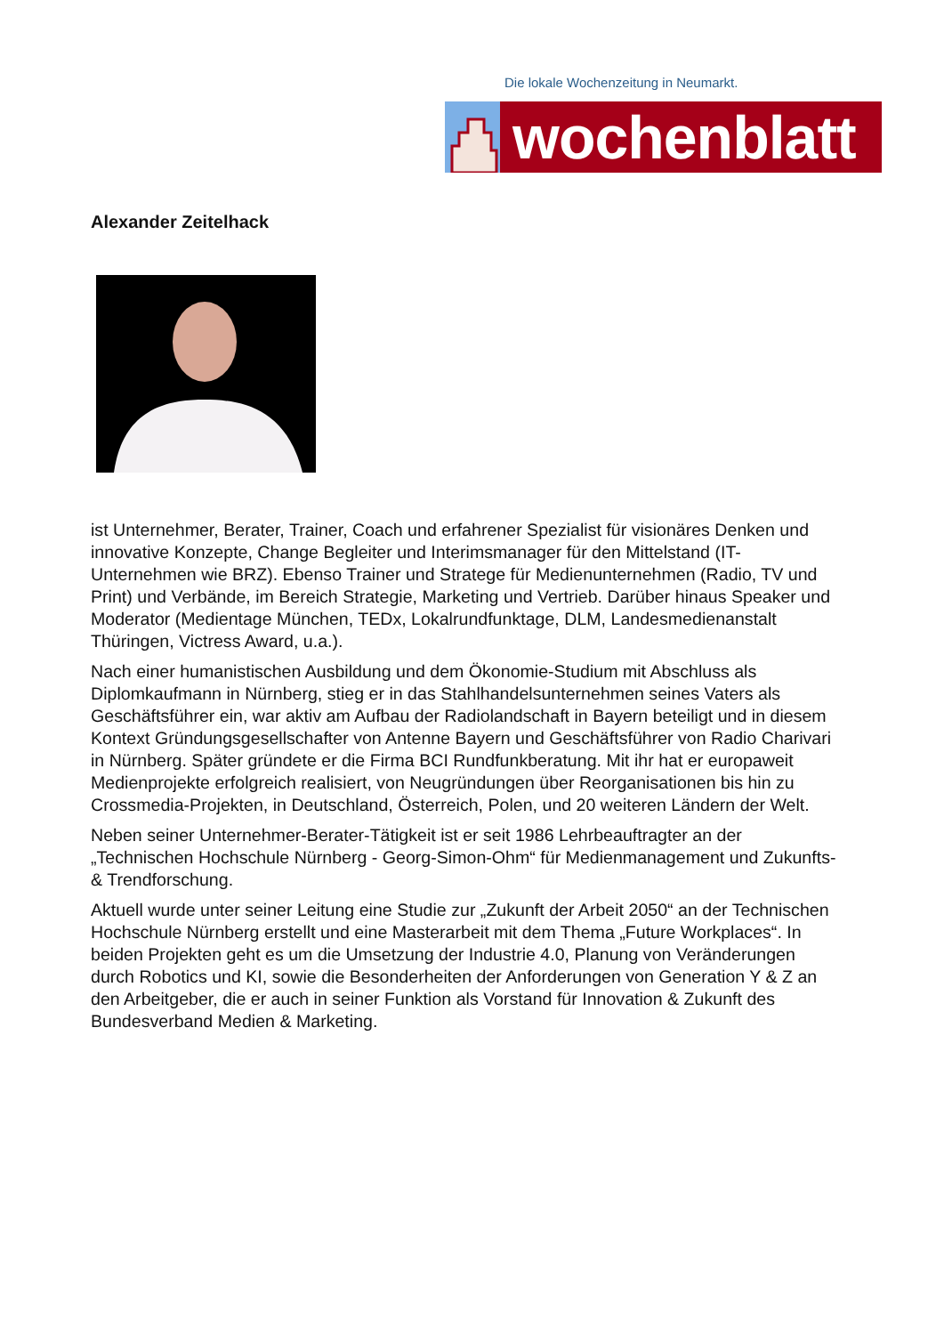Die lokale Wochenzeitung in Neumarkt.
wochenblatt
Alexander Zeitelhack
ist Unternehmer, Berater, Trainer, Coach und erfahrener Spezialist für visionäres Denken und innovative Konzepte, Change Begleiter und Interimsmanager für den Mittelstand (IT-Unternehmen wie BRZ). Ebenso Trainer und Stratege für Medienunternehmen (Radio, TV und Print) und Verbände, im Bereich Strategie, Marketing und Vertrieb. Darüber hinaus Speaker und Moderator (Medientage München, TEDx, Lokalrundfunktage, DLM, Landesmedienanstalt Thüringen, Victress Award, u.a.).
Nach einer humanistischen Ausbildung und dem Ökonomie-Studium mit Abschluss als Diplomkaufmann in Nürnberg, stieg er in das Stahlhandelsunternehmen seines Vaters als Geschäftsführer ein, war aktiv am Aufbau der Radiolandschaft in Bayern beteiligt und in diesem Kontext Gründungsgesellschafter von Antenne Bayern und Geschäftsführer von Radio Charivari in Nürnberg. Später gründete er die Firma BCI Rundfunkberatung. Mit ihr hat er europaweit Medienprojekte erfolgreich realisiert, von Neugründungen über Reorganisationen bis hin zu Crossmedia-Projekten, in Deutschland, Österreich, Polen, und 20 weiteren Ländern der Welt.
Neben seiner Unternehmer-Berater-Tätigkeit ist er seit 1986 Lehrbeauftragter an der „Technischen Hochschule Nürnberg - Georg-Simon-Ohm“ für Medienmanagement und Zukunfts- & Trendforschung.
Aktuell wurde unter seiner Leitung eine Studie zur „Zukunft der Arbeit 2050“ an der Technischen Hochschule Nürnberg erstellt und eine Masterarbeit mit dem Thema „Future Workplaces“. In beiden Projekten geht es um die Umsetzung der Industrie 4.0, Planung von Veränderungen durch Robotics und KI, sowie die Besonderheiten der Anforderungen von Generation Y & Z an den Arbeitgeber, die er auch in seiner Funktion als Vorstand für Innovation & Zukunft des Bundesverband Medien & Marketing.